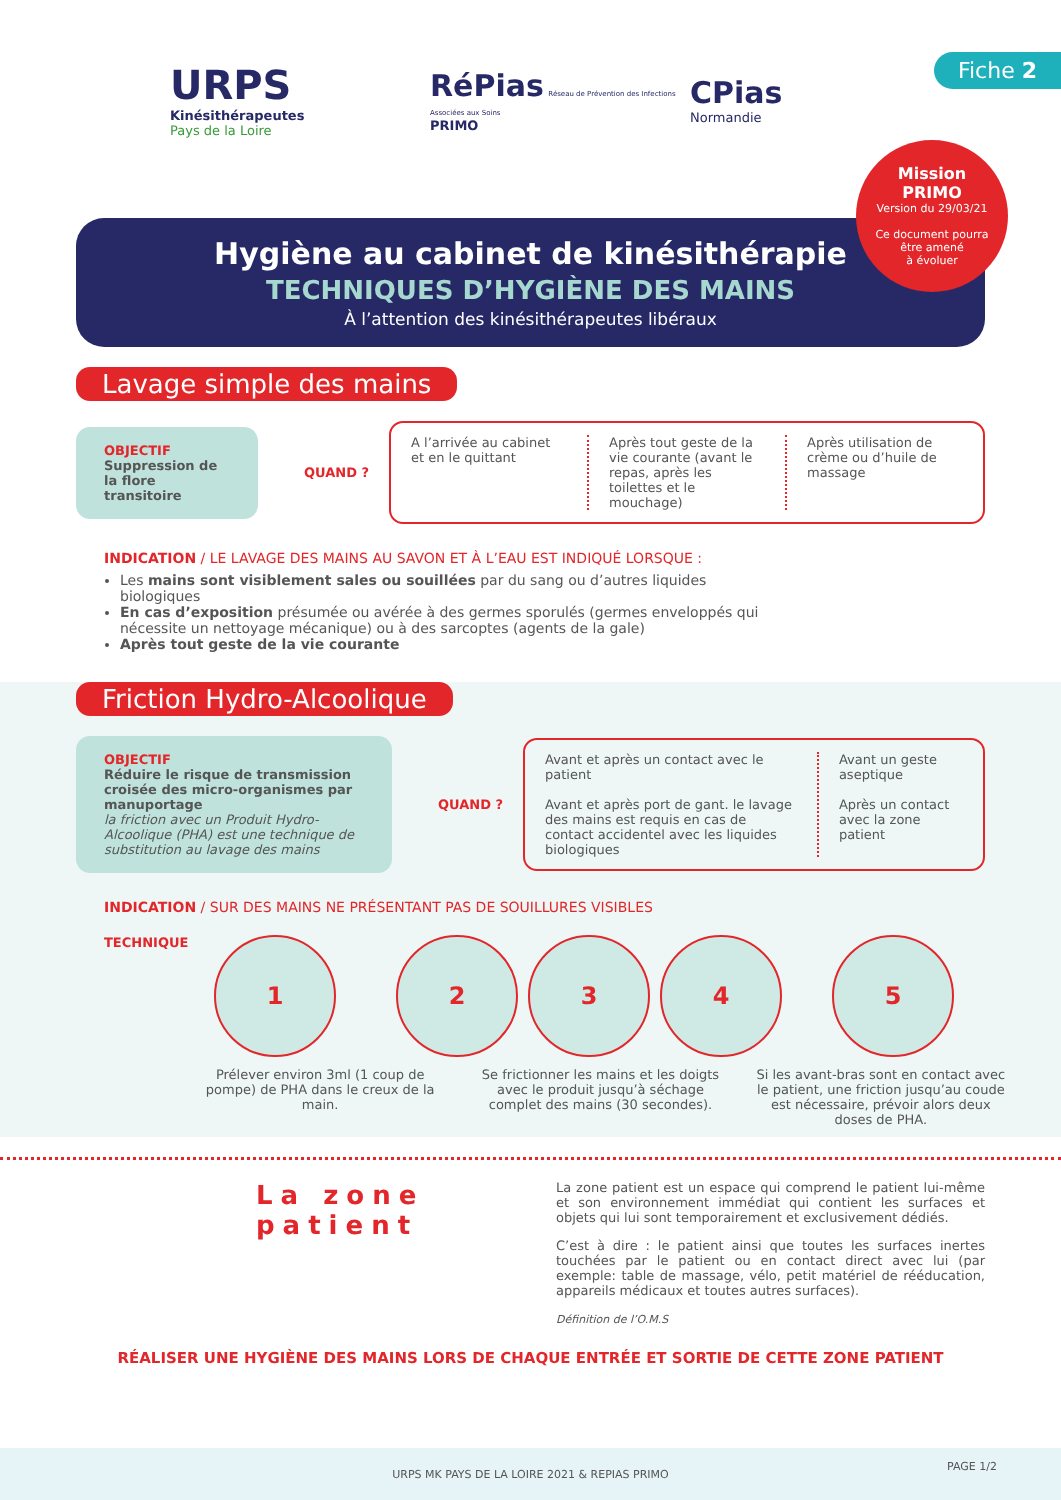URPS
Kinésithérapeutes
Pays de la Loire
RéPias Réseau de Prévention des Infections Associées aux Soins
PRIMO
CPias
Normandie
Fiche 2
Hygiène au cabinet de kinésithérapie
TECHNIQUES D’HYGIÈNE DES MAINS
À l’attention des kinésithérapeutes libéraux
Mission
PRIMO
Version du 29/03/21
Ce document pourra
être amené
à évoluer
Lavage simple des mains
OBJECTIF
Suppression de la flore transitoire
QUAND ?
A l’arrivée au cabinet et en le quittant
Après tout geste de la vie courante (avant le repas, après les toilettes et le mouchage)
Après utilisation de crème ou d’huile de massage
INDICATION / LE LAVAGE DES MAINS AU SAVON ET À L’EAU EST INDIQUÉ LORSQUE :
Les mains sont visiblement sales ou souillées par du sang ou d’autres liquides biologiques
En cas d’exposition présumée ou avérée à des germes sporulés (germes enveloppés qui nécessite un nettoyage mécanique) ou à des sarcoptes (agents de la gale)
Après tout geste de la vie courante
Friction Hydro-Alcoolique
OBJECTIF
Réduire le risque de transmission croisée des micro-organismes par manuportage
la friction avec un Produit Hydro-Alcoolique (PHA) est une technique de substitution au lavage des mains
QUAND ?
Avant et après un contact avec le patient
Avant et après port de gant. le lavage des mains est requis en cas de contact accidentel avec les liquides biologiques
Avant un geste aseptique
Après un contact avec la zone patient
INDICATION / SUR DES MAINS NE PRÉSENTANT PAS DE SOUILLURES VISIBLES
TECHNIQUE
1 2 3 4 5
Prélever environ 3ml (1 coup de pompe) de PHA dans le creux de la main.
Se frictionner les mains et les doigts avec le produit jusqu’à séchage complet des mains (30 secondes).
Si les avant-bras sont en contact avec le patient, une friction jusqu’au coude est nécessaire, prévoir alors deux doses de PHA.
La zone patient
La zone patient est un espace qui comprend le patient lui-même et son environnement immédiat qui contient les surfaces et objets qui lui sont temporairement et exclusivement dédiés.
C’est à dire : le patient ainsi que toutes les surfaces inertes touchées par le patient ou en contact direct avec lui (par exemple: table de massage, vélo, petit matériel de rééducation, appareils médicaux et toutes autres surfaces).
Définition de l’O.M.S
RÉALISER UNE HYGIÈNE DES MAINS LORS DE CHAQUE ENTRÉE ET SORTIE DE CETTE ZONE PATIENT
URPS MK PAYS DE LA LOIRE 2021 & REPIAS PRIMO
PAGE 1/2